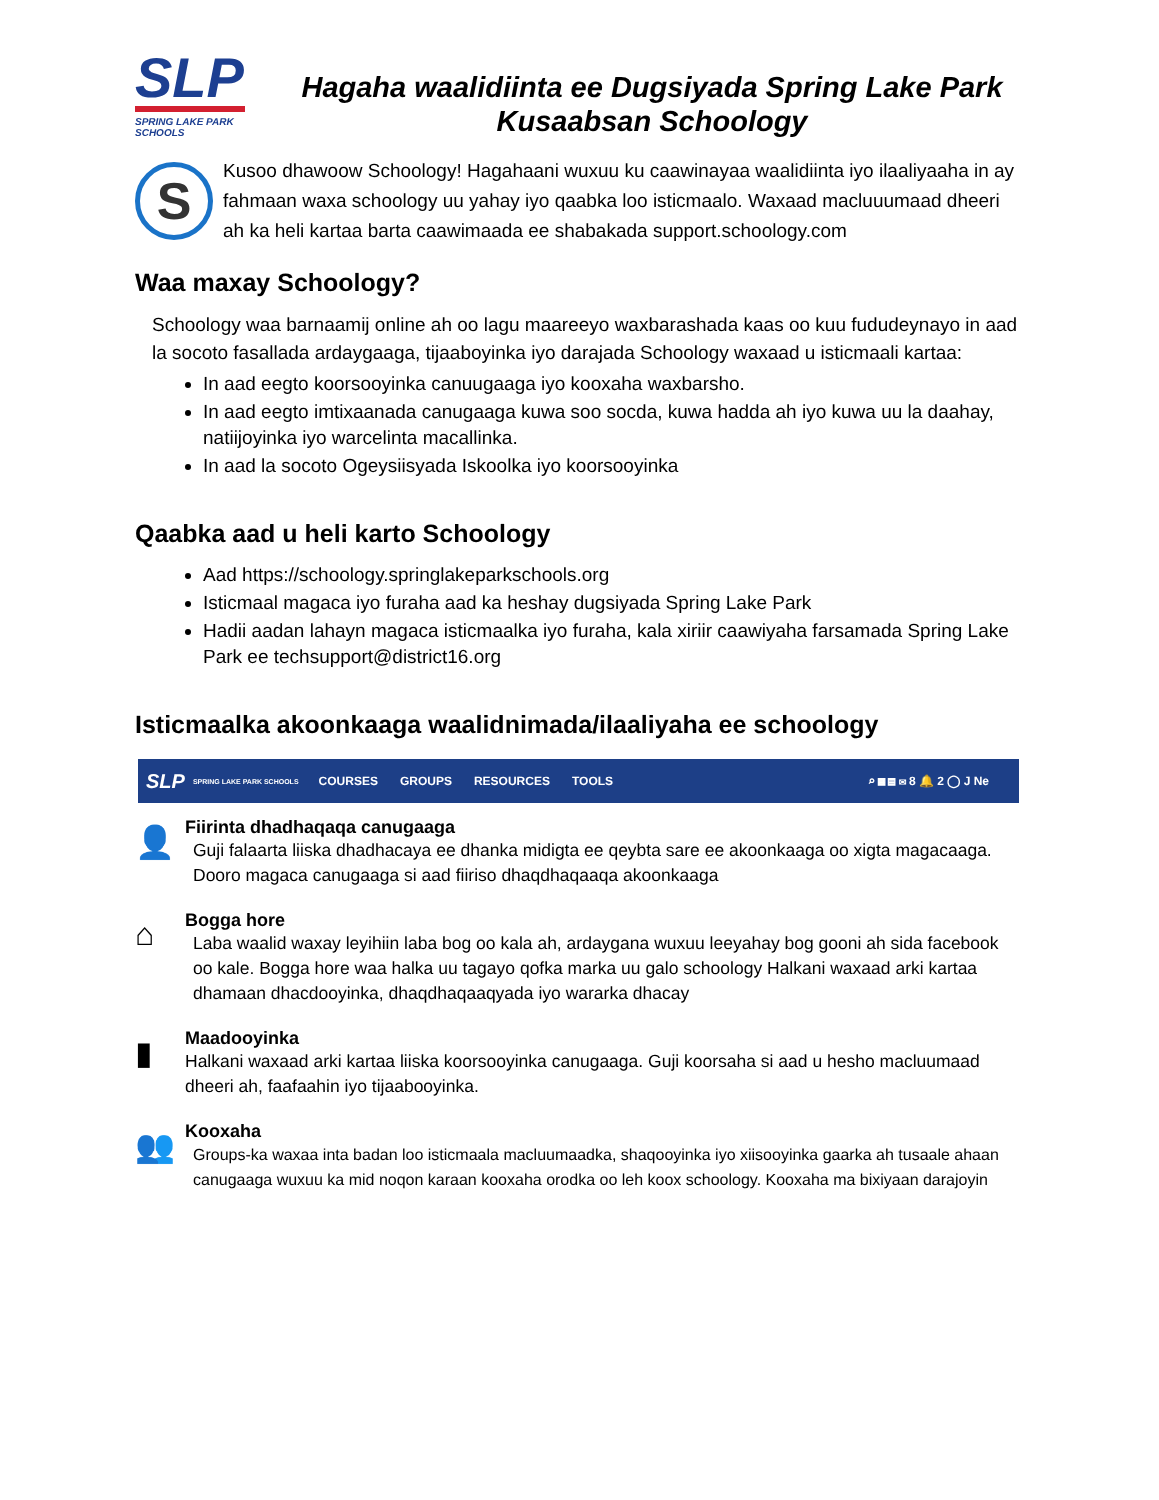SLP
SPRING LAKE PARK SCHOOLS
Hagaha waalidiinta ee Dugsiyada Spring Lake Park Kusaabsan Schoology
S
Kusoo dhawoow Schoology! Hagahaani wuxuu ku caawinayaa waalidiinta iyo ilaaliyaaha in ay fahmaan waxa schoology uu yahay iyo qaabka loo isticmaalo. Waxaad macluuumaad dheeri ah ka heli kartaa barta caawimaada ee shabakada support.schoology.com
Waa maxay Schoology?
Schoology waa barnaamij online ah oo lagu maareeyo waxbarashada kaas oo kuu fududeynayo in aad la socoto fasallada ardaygaaga, tijaaboyinka iyo darajada Schoology waxaad u isticmaali kartaa:
In aad eegto koorsooyinka canuugaaga iyo kooxaha waxbarsho.
In aad eegto imtixaanada canugaaga kuwa soo socda, kuwa hadda ah iyo kuwa uu la daahay, natiijoyinka iyo warcelinta macallinka.
In aad la socoto Ogeysiisyada Iskoolka iyo koorsooyinka
Qaabka aad u heli karto Schoology
Aad https://schoology.springlakeparkschools.org
Isticmaal magaca iyo furaha aad ka heshay dugsiyada Spring Lake Park
Hadii aadan lahayn magaca isticmaalka iyo furaha, kala xiriir caawiyaha farsamada Spring Lake Park ee techsupport@district16.org
Isticmaalka akoonkaaga waalidnimada/ilaaliyaha ee schoology
SLP SPRING LAKE PARK SCHOOLS COURSES GROUPS RESOURCES TOOLS ⌕ ▦ ▤ ✉ 8 🔔 2 ◯ J Ne
👤
Fiirinta dhadhaqaqa canugaaga
Guji falaarta liiska dhadhacaya ee dhanka midigta ee qeybta sare ee akoonkaaga oo xigta magacaaga. Dooro magaca canugaaga si aad fiiriso dhaqdhaqaaqa akoonkaaga
⌂
Bogga hore
Laba waalid waxay leyihiin laba bog oo kala ah, ardaygana wuxuu leeyahay bog gooni ah sida facebook oo kale. Bogga hore waa halka uu tagayo qofka marka uu galo schoology Halkani waxaad arki kartaa dhamaan dhacdooyinka, dhaqdhaqaaqyada iyo wararka dhacay
▮
Maadooyinka
Halkani waxaad arki kartaa liiska koorsooyinka canugaaga. Guji koorsaha si aad u hesho macluumaad dheeri ah, faafaahin iyo tijaabooyinka.
👥
Kooxaha
Groups-ka waxaa inta badan loo isticmaala macluumaadka, shaqooyinka iyo xiisooyinka gaarka ah tusaale ahaan canugaaga wuxuu ka mid noqon karaan kooxaha orodka oo leh koox schoology. Kooxaha ma bixiyaan darajoyin